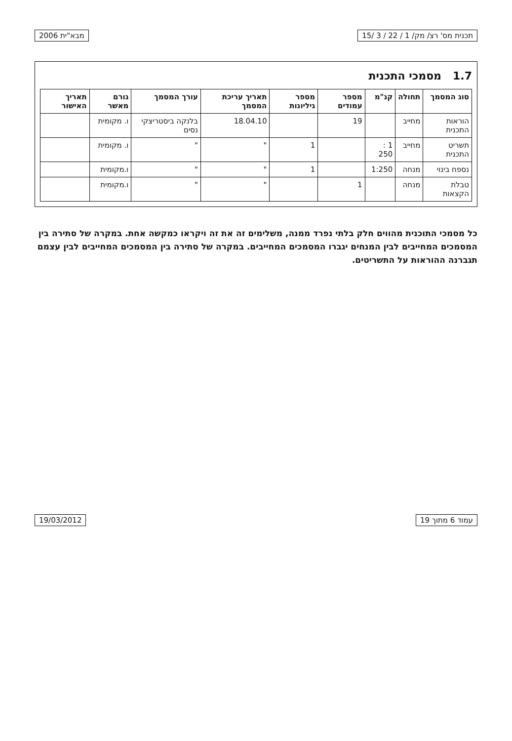תכנית מס' רצ/ מק/ 1 / 22 / 3 /15 מבא"ית 2006
1.7 מסמכי התכנית
| סוג המסמך | תחולה | קנ"מ | מספר עמודים | מספר גיליונות | תאריך עריכת המסמך | עורך המסמך | גורם מאשר | תאריך האישור |
| --- | --- | --- | --- | --- | --- | --- | --- | --- |
| הוראות התכנית | מחייב | | 19 | | 18.04.10 | בלנקה ביסטריצקי נסים | ו. מקומית | |
| תשריט התכנית | מחייב | 1 : 250 | | 1 | " | " | ו. מקומית | |
| נספח בינוי | מנחה | 1:250 | | 1 | " | " | ו.מקומית | |
| טבלת הקצאות | מנחה | | 1 | | " | " | ו.מקומית | |
כל מסמכי התוכנית מהווים חלק בלתי נפרד ממנה, משלימים זה את זה ויקראו כמקשה אחת. במקרה של סתירה בין המסמכים המחייבים לבין המנחים יגברו המסמכים המחייבים. במקרה של סתירה בין המסמכים המחייבים לבין עצמם תגברנה ההוראות על התשריטים.
עמוד 6 מתוך 19 19/03/2012